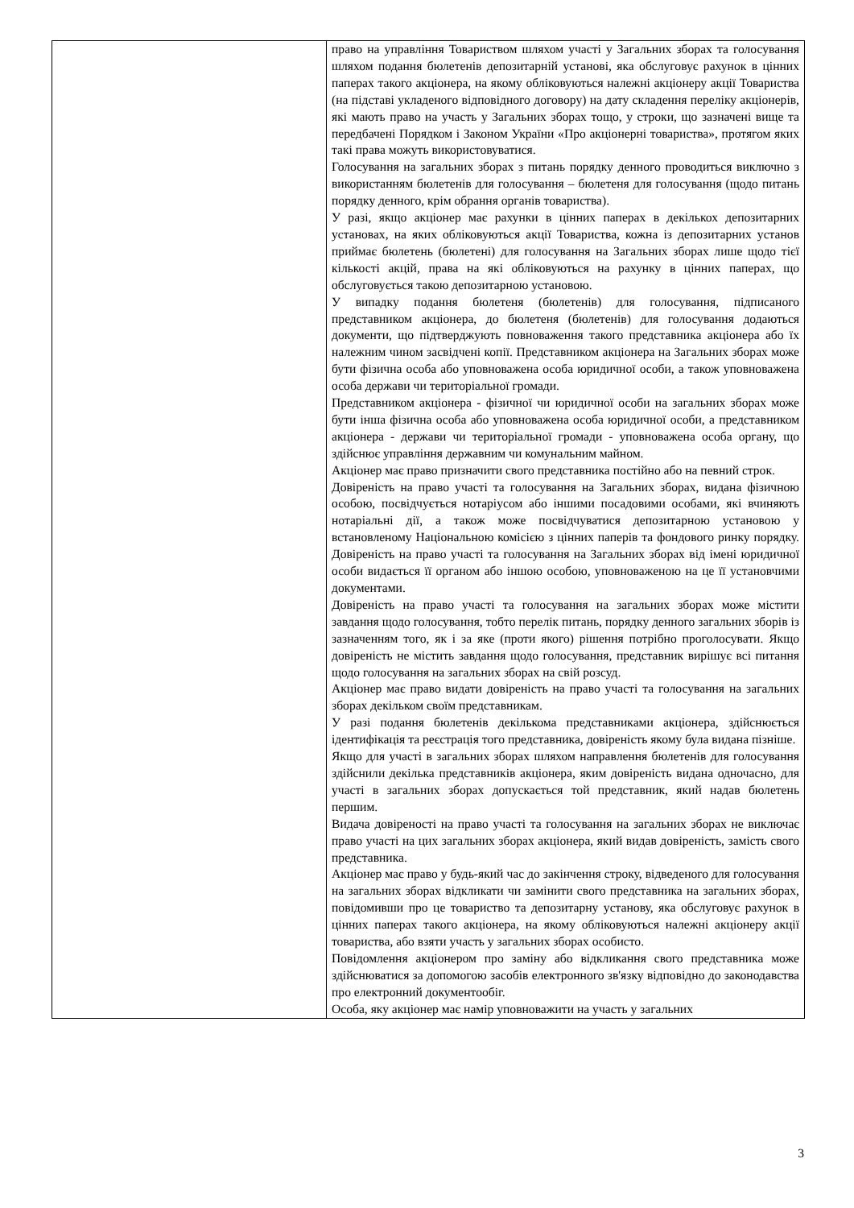| | право на управління Товариством шляхом участі у Загальних зборах та голосування шляхом подання бюлетенів депозитарній установі, яка обслуговує рахунок в цінних паперах такого акціонера, на якому обліковуються належні акціонеру акції Товариства (на підставі укладеного відповідного договору) на дату складення переліку акціонерів, які мають право на участь у Загальних зборах тощо, у строки, що зазначені вище та передбачені Порядком і Законом України «Про акціонерні товариства», протягом яких такі права можуть використовуватися. Голосування на загальних зборах з питань порядку денного проводиться виключно з використанням бюлетенів для голосування – бюлетеня для голосування (щодо питань порядку денного, крім обрання органів товариства). У разі, якщо акціонер має рахунки в цінних паперах в декількох депозитарних установах, на яких обліковуються акції Товариства, кожна із депозитарних установ приймає бюлетень (бюлетені) для голосування на Загальних зборах лише щодо тієї кількості акцій, права на які обліковуються на рахунку в цінних паперах, що обслуговується такою депозитарною установою. У випадку подання бюлетеня (бюлетенів) для голосування, підписаного представником акціонера, до бюлетеня (бюлетенів) для голосування додаються документи, що підтверджують повноваження такого представника акціонера або їх належним чином засвідчені копії. Представником акціонера на Загальних зборах може бути фізична особа або уповноважена особа юридичної особи, а також уповноважена особа держави чи територіальної громади. Представником акціонера - фізичної чи юридичної особи на загальних зборах може бути інша фізична особа або уповноважена особа юридичної особи, а представником акціонера - держави чи територіальної громади - уповноважена особа органу, що здійснює управління державним чи комунальним майном. Акціонер має право призначити свого представника постійно або на певний строк. Довіреність на право участі та голосування на Загальних зборах, видана фізичною особою, посвідчується нотаріусом або іншими посадовими особами, які вчиняють нотаріальні дії, а також може посвідчуватися депозитарною установою у встановленому Національною комісією з цінних паперів та фондового ринку порядку. Довіреність на право участі та голосування на Загальних зборах від імені юридичної особи видається її органом або іншою особою, уповноваженою на це її установчими документами. Довіреність на право участі та голосування на загальних зборах може містити завдання щодо голосування, тобто перелік питань, порядку денного загальних зборів із зазначенням того, як і за яке (проти якого) рішення потрібно проголосувати. Якщо довіреність не містить завдання щодо голосування, представник вирішує всі питання щодо голосування на загальних зборах на свій розсуд. Акціонер має право видати довіреність на право участі та голосування на загальних зборах декільком своїм представникам. У разі подання бюлетенів декількома представниками акціонера, здійснюється ідентифікація та реєстрація того представника, довіреність якому була видана пізніше. Якщо для участі в загальних зборах шляхом направлення бюлетенів для голосування здійснили декілька представників акціонера, яким довіреність видана одночасно, для участі в загальних зборах допускається той представник, який надав бюлетень першим. Видача довіреності на право участі та голосування на загальних зборах не виключає право участі на цих загальних зборах акціонера, який видав довіреність, замість свого представника. Акціонер має право у будь-який час до закінчення строку, відведеного для голосування на загальних зборах відкликати чи замінити свого представника на загальних зборах, повідомивши про це товариство та депозитарну установу, яка обслуговує рахунок в цінних паперах такого акціонера, на якому обліковуються належні акціонеру акції товариства, або взяти участь у загальних зборах особисто. Повідомлення акціонером про заміну або відкликання свого представника може здійснюватися за допомогою засобів електронного зв'язку відповідно до законодавства про електронний документообіг. Особа, яку акціонер має намір уповноважити на участь у загальних |
3